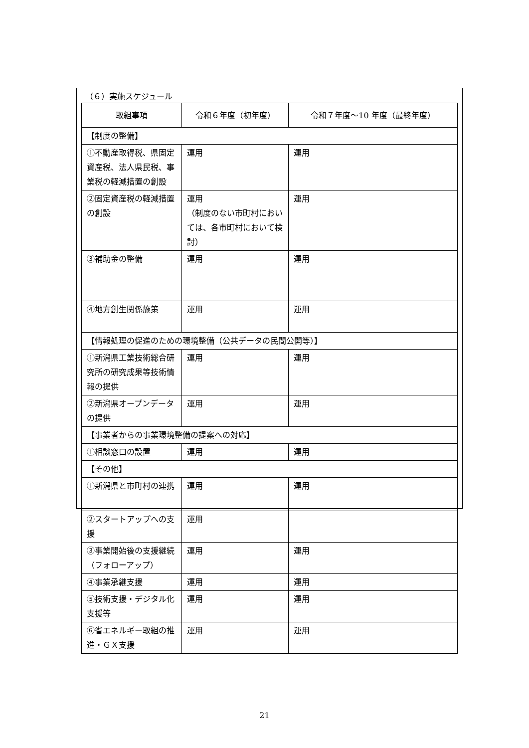（６）実施スケジュール
| 取組事項 | 令和６年度（初年度） | 令和７年度～10 年度（最終年度） |
| --- | --- | --- |
| 【制度の整備】 | | |
| ①不動産取得税、県固定資産税、法人県民税、事業税の軽減措置の創設 | 運用 | 運用 |
| ②固定資産税の軽減措置の創設 | 運用 （制度のない市町村においては、各市町村において検討） | 運用 |
| ③補助金の整備 | 運用 | 運用 |
| ④地方創生関係施策 | 運用 | 運用 |
| 【情報処理の促進のための環境整備（公共データの民間公開等）】 | | |
| ①新潟県工業技術総合研究所の研究成果等技術情報の提供 | 運用 | 運用 |
| ②新潟県オープンデータの提供 | 運用 | 運用 |
| 【事業者からの事業環境整備の提案への対応】 | | |
| ①相談窓口の設置 | 運用 | 運用 |
| 【その他】 | | |
| ①新潟県と市町村の連携 | 運用 | 運用 |
| ②スタートアップへの支援 | 運用 | |
| ③事業開始後の支援継続（フォローアップ） | 運用 | 運用 |
| ④事業承継支援 | 運用 | 運用 |
| ⑤技術支援・デジタル化支援等 | 運用 | 運用 |
| ⑥省エネルギー取組の推進・ＧＸ支援 | 運用 | 運用 |
21